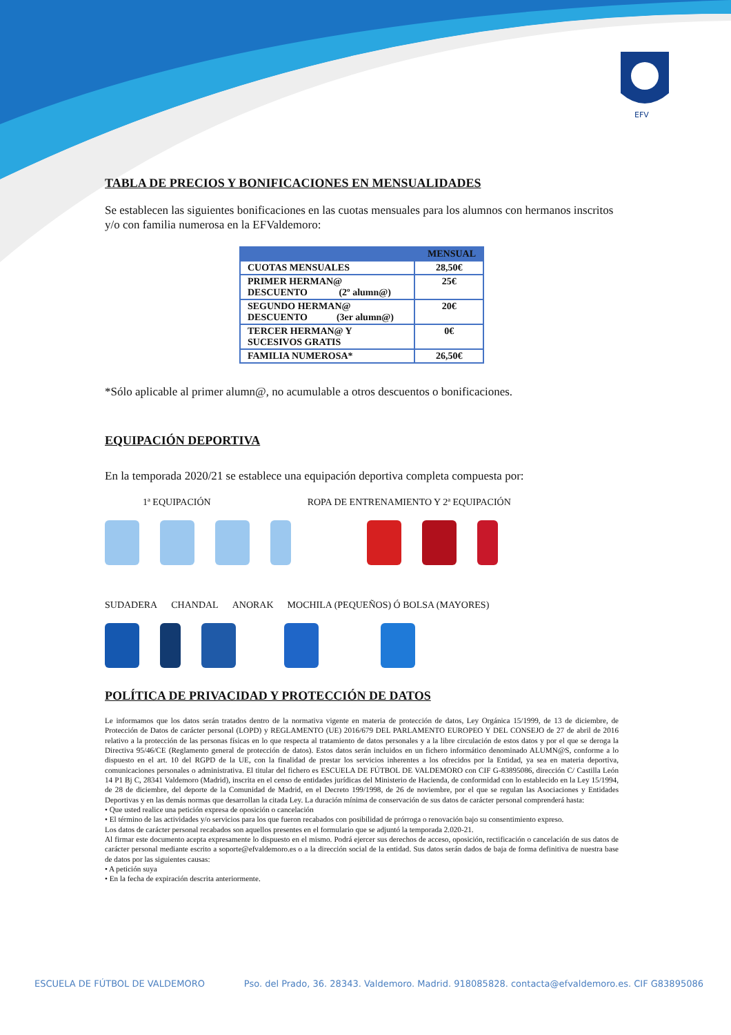EFV
TABLA DE PRECIOS Y BONIFICACIONES EN MENSUALIDADES
Se establecen las siguientes bonificaciones en las cuotas mensuales para los alumnos con hermanos inscritos y/o con familia numerosa en la EFValdemoro:
| | MENSUAL |
| --- | --- |
| CUOTAS MENSUALES | 28,50€ |
| PRIMER HERMAN@ DESCUENTO (2º alumn@) | 25€ |
| SEGUNDO HERMAN@ DESCUENTO (3er alumn@) | 20€ |
| TERCER HERMAN@ Y SUCESIVOS GRATIS | 0€ |
| FAMILIA NUMEROSA* | 26,50€ |
*Sólo aplicable al primer alumn@, no acumulable a otros descuentos o bonificaciones.
EQUIPACIÓN DEPORTIVA
En la temporada 2020/21 se establece una equipación deportiva completa compuesta por:
1ª EQUIPACIÓN ROPA DE ENTRENAMIENTO Y 2ª EQUIPACIÓN
SUDADERA CHANDAL ANORAK MOCHILA (PEQUEÑOS) Ó BOLSA (MAYORES)
POLÍTICA DE PRIVACIDAD Y PROTECCIÓN DE DATOS
Le informamos que los datos serán tratados dentro de la normativa vigente en materia de protección de datos, Ley Orgánica 15/1999, de 13 de diciembre, de Protección de Datos de carácter personal (LOPD) y REGLAMENTO (UE) 2016/679 DEL PARLAMENTO EUROPEO Y DEL CONSEJO de 27 de abril de 2016 relativo a la protección de las personas físicas en lo que respecta al tratamiento de datos personales y a la libre circulación de estos datos y por el que se deroga la Directiva 95/46/CE (Reglamento general de protección de datos). Estos datos serán incluidos en un fichero informático denominado ALUMN@S, conforme a lo dispuesto en el art. 10 del RGPD de la UE, con la finalidad de prestar los servicios inherentes a los ofrecidos por la Entidad, ya sea en materia deportiva, comunicaciones personales o administrativa. El titular del fichero es ESCUELA DE FÚTBOL DE VALDEMORO con CIF G-83895086, dirección C/ Castilla León 14 P1 Bj C, 28341 Valdemoro (Madrid), inscrita en el censo de entidades jurídicas del Ministerio de Hacienda, de conformidad con lo establecido en la Ley 15/1994, de 28 de diciembre, del deporte de la Comunidad de Madrid, en el Decreto 199/1998, de 26 de noviembre, por el que se regulan las Asociaciones y Entidades Deportivas y en las demás normas que desarrollan la citada Ley. La duración mínima de conservación de sus datos de carácter personal comprenderá hasta:
• Que usted realice una petición expresa de oposición o cancelación
• El término de las actividades y/o servicios para los que fueron recabados con posibilidad de prórroga o renovación bajo su consentimiento expreso.
Los datos de carácter personal recabados son aquellos presentes en el formulario que se adjuntó la temporada 2.020-21.
Al firmar este documento acepta expresamente lo dispuesto en el mismo. Podrá ejercer sus derechos de acceso, oposición, rectificación o cancelación de sus datos de carácter personal mediante escrito a soporte@efvaldemoro.es o a la dirección social de la entidad. Sus datos serán dados de baja de forma definitiva de nuestra base de datos por las siguientes causas:
• A petición suya
• En la fecha de expiración descrita anteriormente.
ESCUELA DE FÚTBOL DE VALDEMORO Pso. del Prado, 36. 28343. Valdemoro. Madrid. 918085828. contacta@efvaldemoro.es. CIF G83895086